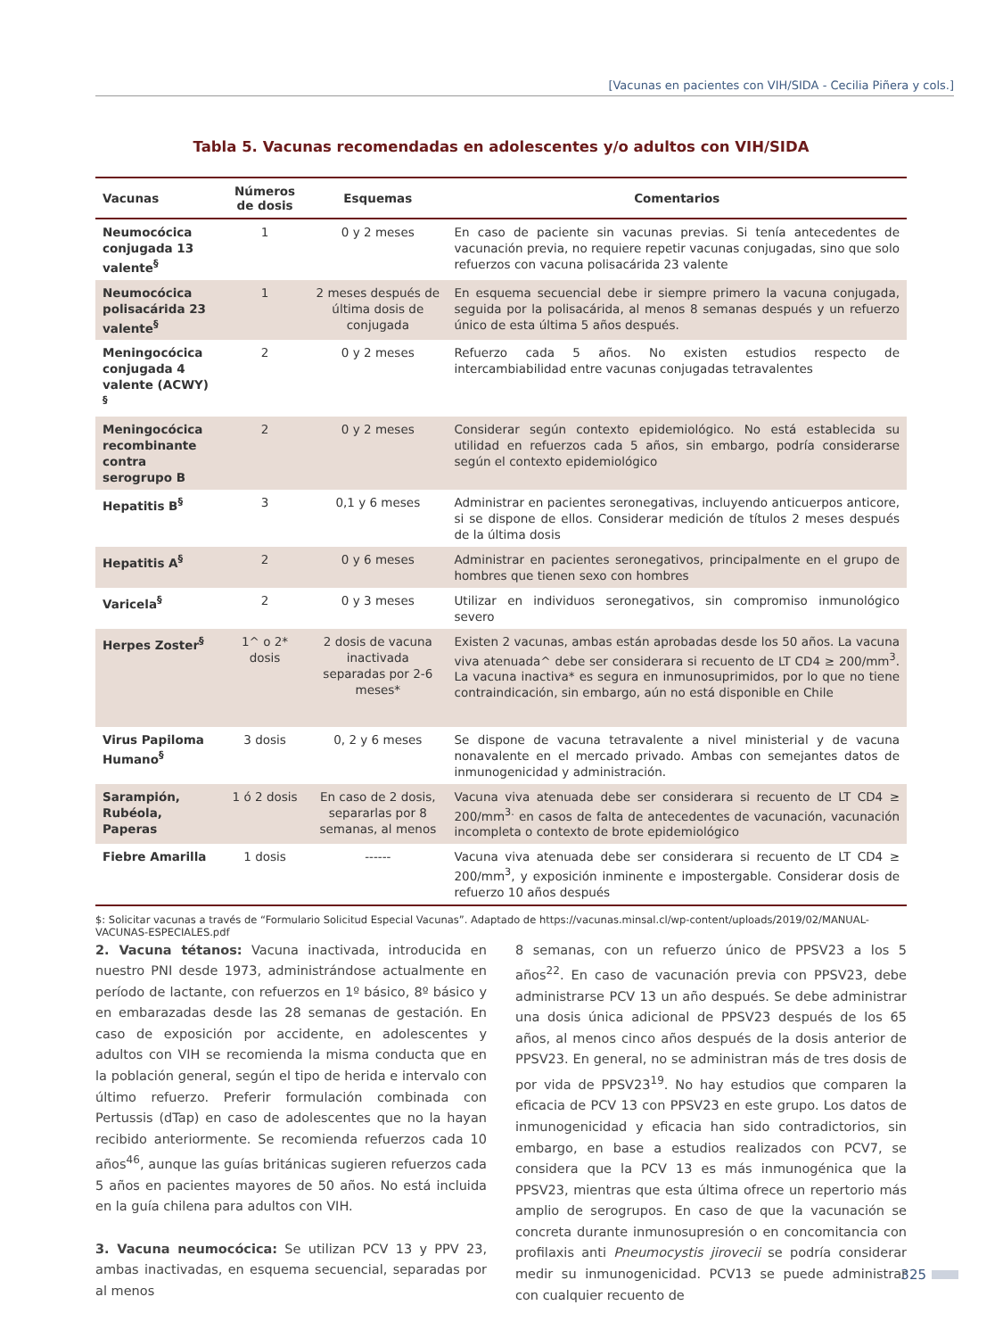[Vacunas en pacientes con VIH/SIDA - Cecilia Piñera y cols.]
Tabla 5. Vacunas recomendadas en adolescentes y/o adultos con VIH/SIDA
| Vacunas | Números de dosis | Esquemas | Comentarios |
| --- | --- | --- | --- |
| Neumocócica conjugada 13 valente<sup>§</sup> | 1 | 0 y 2 meses | En caso de paciente sin vacunas previas. Si tenía antecedentes de vacunación previa, no requiere repetir vacunas conjugadas, sino que solo refuerzos con vacuna polisacárida 23 valente |
| Neumocócica polisacárida 23 valente<sup>§</sup> | 1 | 2 meses después de última dosis de conjugada | En esquema secuencial debe ir siempre primero la vacuna conjugada, seguida por la polisacárida, al menos 8 semanas después y un refuerzo único de esta última 5 años después. |
| Meningocócica conjugada 4 valente (ACWY) <sup>§</sup> | 2 | 0 y 2 meses | Refuerzo cada 5 años. No existen estudios respecto de intercambiabilidad entre vacunas conjugadas tetravalentes |
| Meningocócica recombinante contra serogrupo B | 2 | 0 y 2 meses | Considerar según contexto epidemiológico. No está establecida su utilidad en refuerzos cada 5 años, sin embargo, podría considerarse según el contexto epidemiológico |
| Hepatitis B<sup>§</sup> | 3 | 0,1 y 6 meses | Administrar en pacientes seronegativas, incluyendo anticuerpos anticore, si se dispone de ellos. Considerar medición de títulos 2 meses después de la última dosis |
| Hepatitis A<sup>§</sup> | 2 | 0 y 6 meses | Administrar en pacientes seronegativos, principalmente en el grupo de hombres que tienen sexo con hombres |
| Varicela<sup>§</sup> | 2 | 0 y 3 meses | Utilizar en individuos seronegativos, sin compromiso inmunológico severo |
| Herpes Zoster<sup>§</sup> | 1^ o 2* dosis | 2 dosis de vacuna inactivada separadas por 2-6 meses* | Existen 2 vacunas, ambas están aprobadas desde los 50 años. La vacuna viva atenuada^ debe ser considerara si recuento de LT CD4 ≥ 200/mm<sup>3</sup>. La vacuna inactiva* es segura en inmunosuprimidos, por lo que no tiene contraindicación, sin embargo, aún no está disponible en Chile |
| Virus Papiloma Humano<sup>§</sup> | 3 dosis | 0, 2 y 6 meses | Se dispone de vacuna tetravalente a nivel ministerial y de vacuna nonavalente en el mercado privado. Ambas con semejantes datos de inmunogenicidad y administración. |
| Sarampión, Rubéola, Paperas | 1 ó 2 dosis | En caso de 2 dosis, separarlas por 8 semanas, al menos | Vacuna viva atenuada debe ser considerara si recuento de LT CD4 ≥ 200/mm<sup>3.</sup> en casos de falta de antecedentes de vacunación, vacunación incompleta o contexto de brote epidemiológico |
| Fiebre Amarilla | 1 dosis | ------ | Vacuna viva atenuada debe ser considerara si recuento de LT CD4 ≥ 200/mm<sup>3</sup>, y exposición inminente e impostergable. Considerar dosis de refuerzo 10 años después |
$: Solicitar vacunas a través de “Formulario Solicitud Especial Vacunas”. Adaptado de https://vacunas.minsal.cl/wp-content/uploads/2019/02/MANUAL-VACUNAS-ESPECIALES.pdf
2. Vacuna tétanos: Vacuna inactivada, introducida en nuestro PNI desde 1973, administrándose actualmente en período de lactante, con refuerzos en 1º básico, 8º básico y en embarazadas desde las 28 semanas de gestación. En caso de exposición por accidente, en adolescentes y adultos con VIH se recomienda la misma conducta que en la población general, según el tipo de herida e intervalo con último refuerzo. Preferir formulación combinada con Pertussis (dTap) en caso de adolescentes que no la hayan recibido anteriormente. Se recomienda refuerzos cada 10 años<sup>46</sup>, aunque las guías británicas sugieren refuerzos cada 5 años en pacientes mayores de 50 años. No está incluida en la guía chilena para adultos con VIH.
3. Vacuna neumocócica: Se utilizan PCV 13 y PPV 23, ambas inactivadas, en esquema secuencial, separadas por al menos
8 semanas, con un refuerzo único de PPSV23 a los 5 años<sup>22</sup>. En caso de vacunación previa con PPSV23, debe administrarse PCV 13 un año después. Se debe administrar una dosis única adicional de PPSV23 después de los 65 años, al menos cinco años después de la dosis anterior de PPSV23. En general, no se administran más de tres dosis de por vida de PPSV23<sup>19</sup>. No hay estudios que comparen la eficacia de PCV 13 con PPSV23 en este grupo. Los datos de inmunogenicidad y eficacia han sido contradictorios, sin embargo, en base a estudios realizados con PCV7, se considera que la PCV 13 es más inmunogénica que la PPSV23, mientras que esta última ofrece un repertorio más amplio de serogrupos. En caso de que la vacunación se concreta durante inmunosupresión o en concomitancia con profilaxis anti Pneumocystis jirovecii se podría considerar medir su inmunogenicidad. PCV13 se puede administrar con cualquier recuento de
325